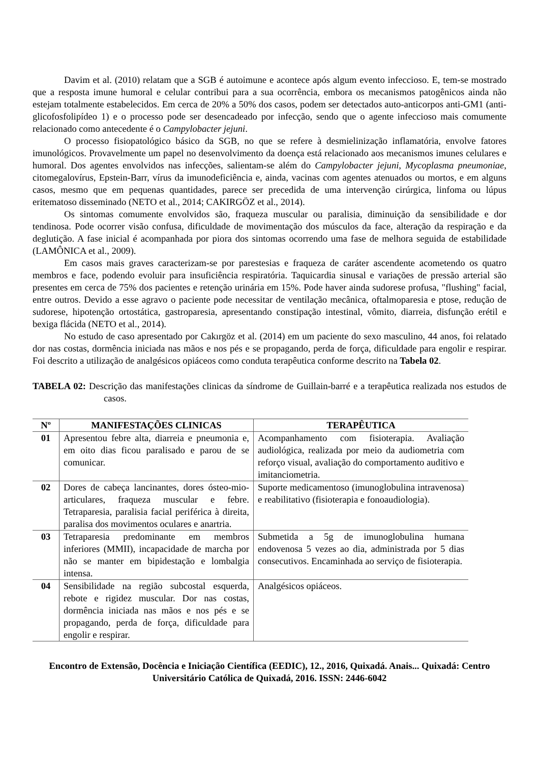Davim et al. (2010) relatam que a SGB é autoimune e acontece após algum evento infeccioso. E, tem-se mostrado que a resposta imune humoral e celular contribui para a sua ocorrência, embora os mecanismos patogênicos ainda não estejam totalmente estabelecidos. Em cerca de 20% a 50% dos casos, podem ser detectados auto-anticorpos anti-GM1 (anti-glicofosfolipídeo 1) e o processo pode ser desencadeado por infecção, sendo que o agente infeccioso mais comumente relacionado como antecedente é o Campylobacter jejuni.
O processo fisiopatológico básico da SGB, no que se refere à desmielinização inflamatória, envolve fatores imunológicos. Provavelmente um papel no desenvolvimento da doença está relacionado aos mecanismos imunes celulares e humoral. Dos agentes envolvidos nas infecções, salientam-se além do Campylobacter jejuni, Mycoplasma pneumoniae, citomegalovírus, Epstein-Barr, vírus da imunodeficiência e, ainda, vacinas com agentes atenuados ou mortos, e em alguns casos, mesmo que em pequenas quantidades, parece ser precedida de uma intervenção cirúrgica, linfoma ou lúpus eritematoso disseminado (NETO et al., 2014; CAKIRGÖZ et al., 2014).
Os sintomas comumente envolvidos são, fraqueza muscular ou paralisia, diminuição da sensibilidade e dor tendinosa. Pode ocorrer visão confusa, dificuldade de movimentação dos músculos da face, alteração da respiração e da deglutição. A fase inicial é acompanhada por piora dos sintomas ocorrendo uma fase de melhora seguida de estabilidade (LAMÔNICA et al., 2009).
Em casos mais graves caracterizam-se por parestesias e fraqueza de caráter ascendente acometendo os quatro membros e face, podendo evoluir para insuficiência respiratória. Taquicardia sinusal e variações de pressão arterial são presentes em cerca de 75% dos pacientes e retenção urinária em 15%. Pode haver ainda sudorese profusa, "flushing" facial, entre outros. Devido a esse agravo o paciente pode necessitar de ventilação mecânica, oftalmoparesia e ptose, redução de sudorese, hipotenção ortostática, gastroparesia, apresentando constipação intestinal, vômito, diarreia, disfunção erétil e bexiga flácida (NETO et al., 2014).
No estudo de caso apresentado por Cakırgöz et al. (2014) em um paciente do sexo masculino, 44 anos, foi relatado dor nas costas, dormência iniciada nas mãos e nos pés e se propagando, perda de força, dificuldade para engolir e respirar. Foi descrito a utilização de analgésicos opiáceos como conduta terapêutica conforme descrito na Tabela 02.
TABELA 02: Descrição das manifestações clinicas da síndrome de Guillain-barré e a terapêutica realizada nos estudos de casos.
| Nº | MANIFESTAÇÕES CLINICAS | TERAPÊUTICA |
| --- | --- | --- |
| 01 | Apresentou febre alta, diarreia e pneumonia e, em oito dias ficou paralisado e parou de se comunicar. | Acompanhamento com fisioterapia. Avaliação audiológica, realizada por meio da audiometria com reforço visual, avaliação do comportamento auditivo e imitanciometria. |
| 02 | Dores de cabeça lancinantes, dores ósteo-mio-articulares, fraqueza muscular e febre. Tetraparesia, paralisia facial periférica à direita, paralisa dos movimentos oculares e anartria. | Suporte medicamentoso (imunoglobulina intravenosa) e reabilitativo (fisioterapia e fonoaudiologia). |
| 03 | Tetraparesia predominante em membros inferiores (MMII), incapacidade de marcha por não se manter em bipidestação e lombalgia intensa. | Submetida a 5g de imunoglobulina humana endovenosa 5 vezes ao dia, administrada por 5 dias consecutivos. Encaminhada ao serviço de fisioterapia. |
| 04 | Sensibilidade na região subcostal esquerda, rebote e rigidez muscular. Dor nas costas, dormência iniciada nas mãos e nos pés e se propagando, perda de força, dificuldade para engolir e respirar. | Analgésicos opiáceos. |
Encontro de Extensão, Docência e Iniciação Científica (EEDIC), 12., 2016, Quixadá. Anais... Quixadá: Centro Universitário Católica de Quixadá, 2016. ISSN: 2446-6042